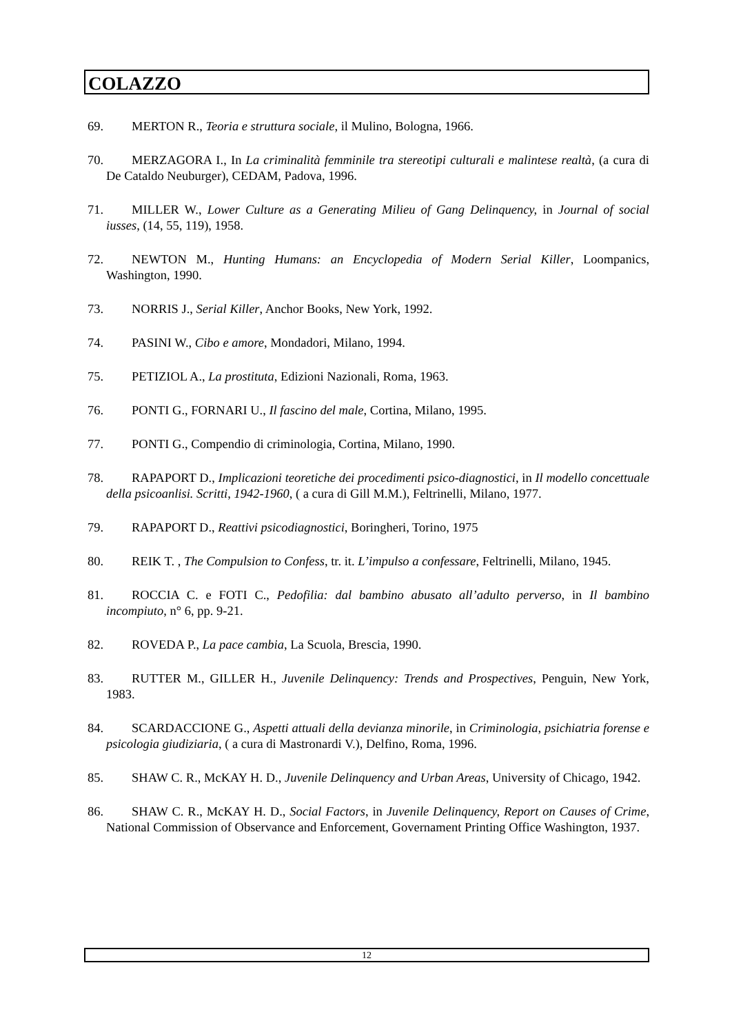COLAZZO
69. MERTON R., Teoria e struttura sociale, il Mulino, Bologna, 1966.
70. MERZAGORA I., In La criminalità femminile tra stereotipi culturali e malintese realtà, (a cura di De Cataldo Neuburger), CEDAM, Padova, 1996.
71. MILLER W., Lower Culture as a Generating Milieu of Gang Delinquency, in Journal of social iusses, (14, 55, 119), 1958.
72. NEWTON M., Hunting Humans: an Encyclopedia of Modern Serial Killer, Loompanics, Washington, 1990.
73. NORRIS J., Serial Killer, Anchor Books, New York, 1992.
74. PASINI W., Cibo e amore, Mondadori, Milano, 1994.
75. PETIZIOL A., La prostituta, Edizioni Nazionali, Roma, 1963.
76. PONTI G., FORNARI U., Il fascino del male, Cortina, Milano, 1995.
77. PONTI G., Compendio di criminologia, Cortina, Milano, 1990.
78. RAPAPORT D., Implicazioni teoretiche dei procedimenti psico-diagnostici, in Il modello concettuale della psicoanlisi. Scritti, 1942-1960, ( a cura di Gill M.M.), Feltrinelli, Milano, 1977.
79. RAPAPORT D., Reattivi psicodiagnostici, Boringheri, Torino, 1975
80. REIK T. , The Compulsion to Confess, tr. it. L’impulso a confessare, Feltrinelli, Milano, 1945.
81. ROCCIA C. e FOTI C., Pedofilia: dal bambino abusato all’adulto perverso, in Il bambino incompiuto, n° 6, pp. 9-21.
82. ROVEDA P., La pace cambia, La Scuola, Brescia, 1990.
83. RUTTER M., GILLER H., Juvenile Delinquency: Trends and Prospectives, Penguin, New York, 1983.
84. SCARDACCIONE G., Aspetti attuali della devianza minorile, in Criminologia, psichiatria forense e psicologia giudiziaria, ( a cura di Mastronardi V.), Delfino, Roma, 1996.
85. SHAW C. R., McKAY H. D., Juvenile Delinquency and Urban Areas, University of Chicago, 1942.
86. SHAW C. R., McKAY H. D., Social Factors, in Juvenile Delinquency, Report on Causes of Crime, National Commission of Observance and Enforcement, Governament Printing Office Washington, 1937.
12